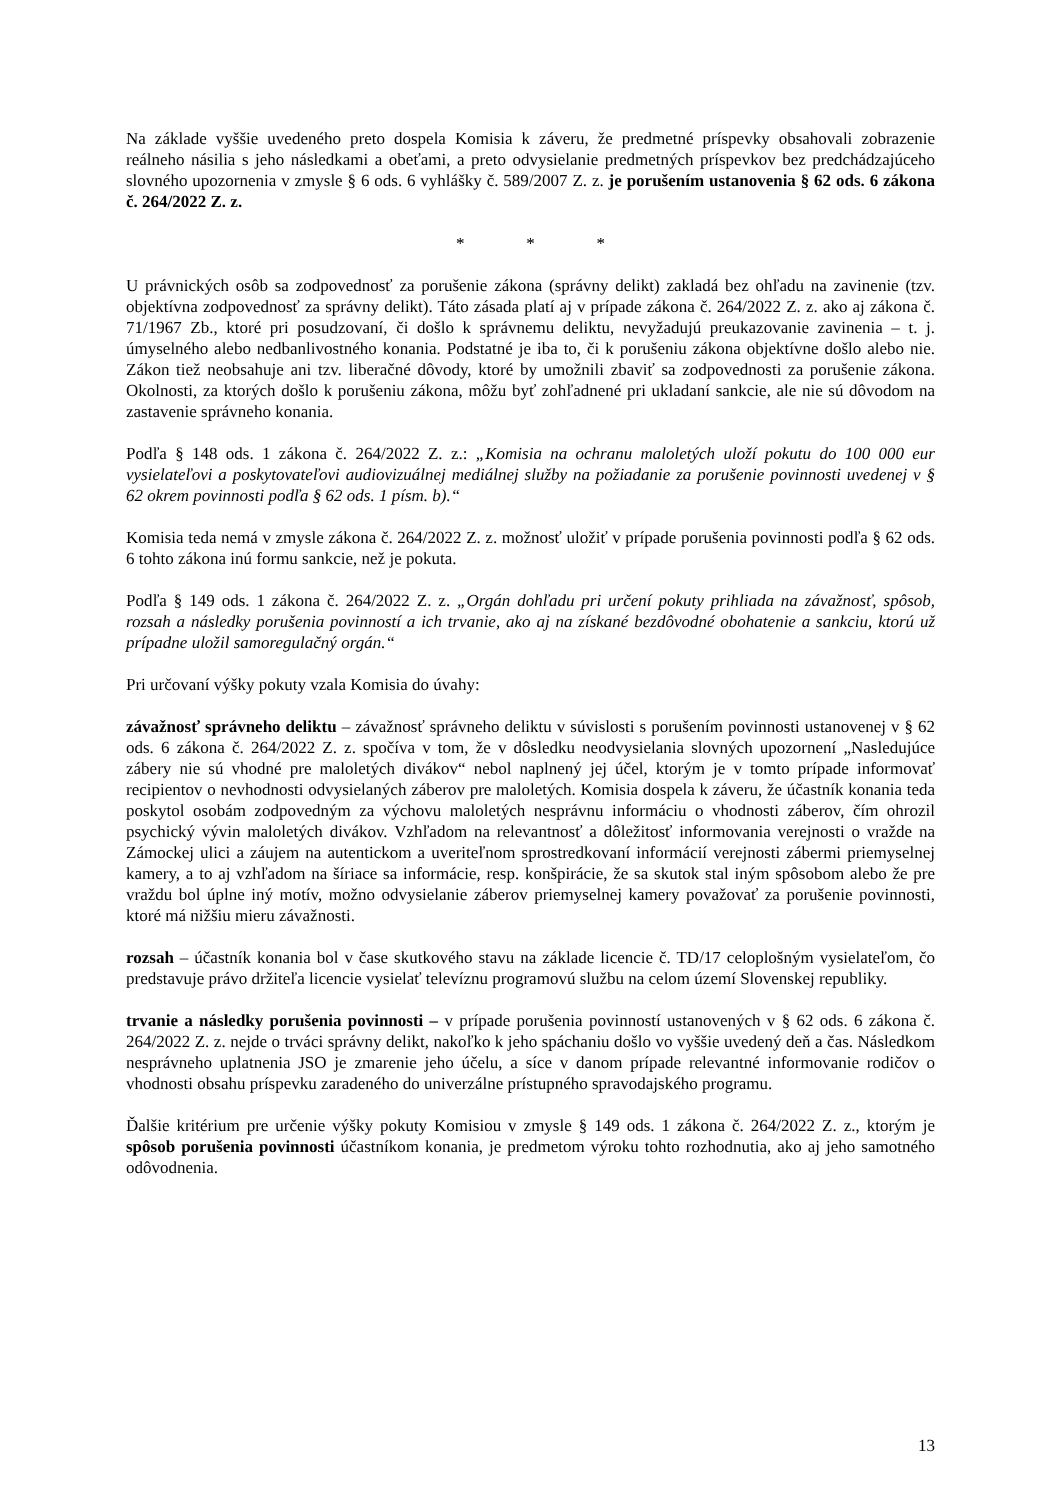Na základe vyššie uvedeného preto dospela Komisia k záveru, že predmetné príspevky obsahovali zobrazenie reálneho násilia s jeho následkami a obeťami, a preto odvysielanie predmetných príspevkov bez predchádzajúceho slovného upozornenia v zmysle § 6 ods. 6 vyhlášky č. 589/2007 Z. z. je porušením ustanovenia § 62 ods. 6 zákona č. 264/2022 Z. z.
* * *
U právnických osôb sa zodpovednosť za porušenie zákona (správny delikt) zakladá bez ohľadu na zavinenie (tzv. objektívna zodpovednosť za správny delikt). Táto zásada platí aj v prípade zákona č. 264/2022 Z. z. ako aj zákona č. 71/1967 Zb., ktoré pri posudzovaní, či došlo k správnemu deliktu, nevyžadujú preukazovanie zavinenia – t. j. úmyselného alebo nedbanlivostného konania. Podstatné je iba to, či k porušeniu zákona objektívne došlo alebo nie. Zákon tiež neobsahuje ani tzv. liberačné dôvody, ktoré by umožnili zbaviť sa zodpovednosti za porušenie zákona. Okolnosti, za ktorých došlo k porušeniu zákona, môžu byť zohľadnené pri ukladaní sankcie, ale nie sú dôvodom na zastavenie správneho konania.
Podľa § 148 ods. 1 zákona č. 264/2022 Z. z.: „Komisia na ochranu maloletých uloží pokutu do 100 000 eur vysielateľovi a poskytovateľovi audiovizuálnej mediálnej služby na požiadanie za porušenie povinnosti uvedenej v § 62 okrem povinnosti podľa § 62 ods. 1 písm. b).“
Komisia teda nemá v zmysle zákona č. 264/2022 Z. z. možnosť uložiť v prípade porušenia povinnosti podľa § 62 ods. 6 tohto zákona inú formu sankcie, než je pokuta.
Podľa § 149 ods. 1 zákona č. 264/2022 Z. z. „Orgán dohľadu pri určení pokuty prihliada na závažnosť, spôsob, rozsah a následky porušenia povinností a ich trvanie, ako aj na získané bezdôvodné obohatenie a sankciu, ktorú už prípadne uložil samoregulačný orgán.“
Pri určovaní výšky pokuty vzala Komisia do úvahy:
závažnosť správneho deliktu – závažnosť správneho deliktu v súvislosti s porušením povinnosti ustanovenej v § 62 ods. 6 zákona č. 264/2022 Z. z. spočíva v tom, že v dôsledku neodvysielania slovných upozornení „Nasledujúce zábery nie sú vhodné pre maloletých divákov“ nebol naplnený jej účel, ktorým je v tomto prípade informovať recipientov o nevhodnosti odvysielaných záberov pre maloletých. Komisia dospela k záveru, že účastník konania teda poskytol osobám zodpovedným za výchovu maloletých nesprávnu informáciu o vhodnosti záberov, čím ohrozil psychický vývin maloletých divákov. Vzhľadom na relevantnosť a dôležitosť informovania verejnosti o vražde na Zámockej ulici a záujem na autentickom a uveriteľnom sprostredkovaní informácií verejnosti zábermi priemyselnej kamery, a to aj vzhľadom na šíriace sa informácie, resp. konšpirácie, že sa skutok stal iným spôsobom alebo že pre vraždu bol úplne iný motív, možno odvysielanie záberov priemyselnej kamery považovať za porušenie povinnosti, ktoré má nižšiu mieru závažnosti.
rozsah – účastník konania bol v čase skutkového stavu na základe licencie č. TD/17 celoplošným vysielateľom, čo predstavuje právo držiteľa licencie vysielať televíznu programovú službu na celom území Slovenskej republiky.
trvanie a následky porušenia povinnosti – v prípade porušenia povinností ustanovených v § 62 ods. 6 zákona č. 264/2022 Z. z. nejde o trváci správny delikt, nakoľko k jeho spáchaniu došlo vo vyššie uvedený deň a čas. Následkom nesprávneho uplatnenia JSO je zmarenie jeho účelu, a síce v danom prípade relevantné informovanie rodičov o vhodnosti obsahu príspevku zaradeného do univerzálne prístupného spravodajského programu.
Ďalšie kritérium pre určenie výšky pokuty Komisiou v zmysle § 149 ods. 1 zákona č. 264/2022 Z. z., ktorým je spôsob porušenia povinnosti účastníkom konania, je predmetom výroku tohto rozhodnutia, ako aj jeho samotného odôvodnenia.
13